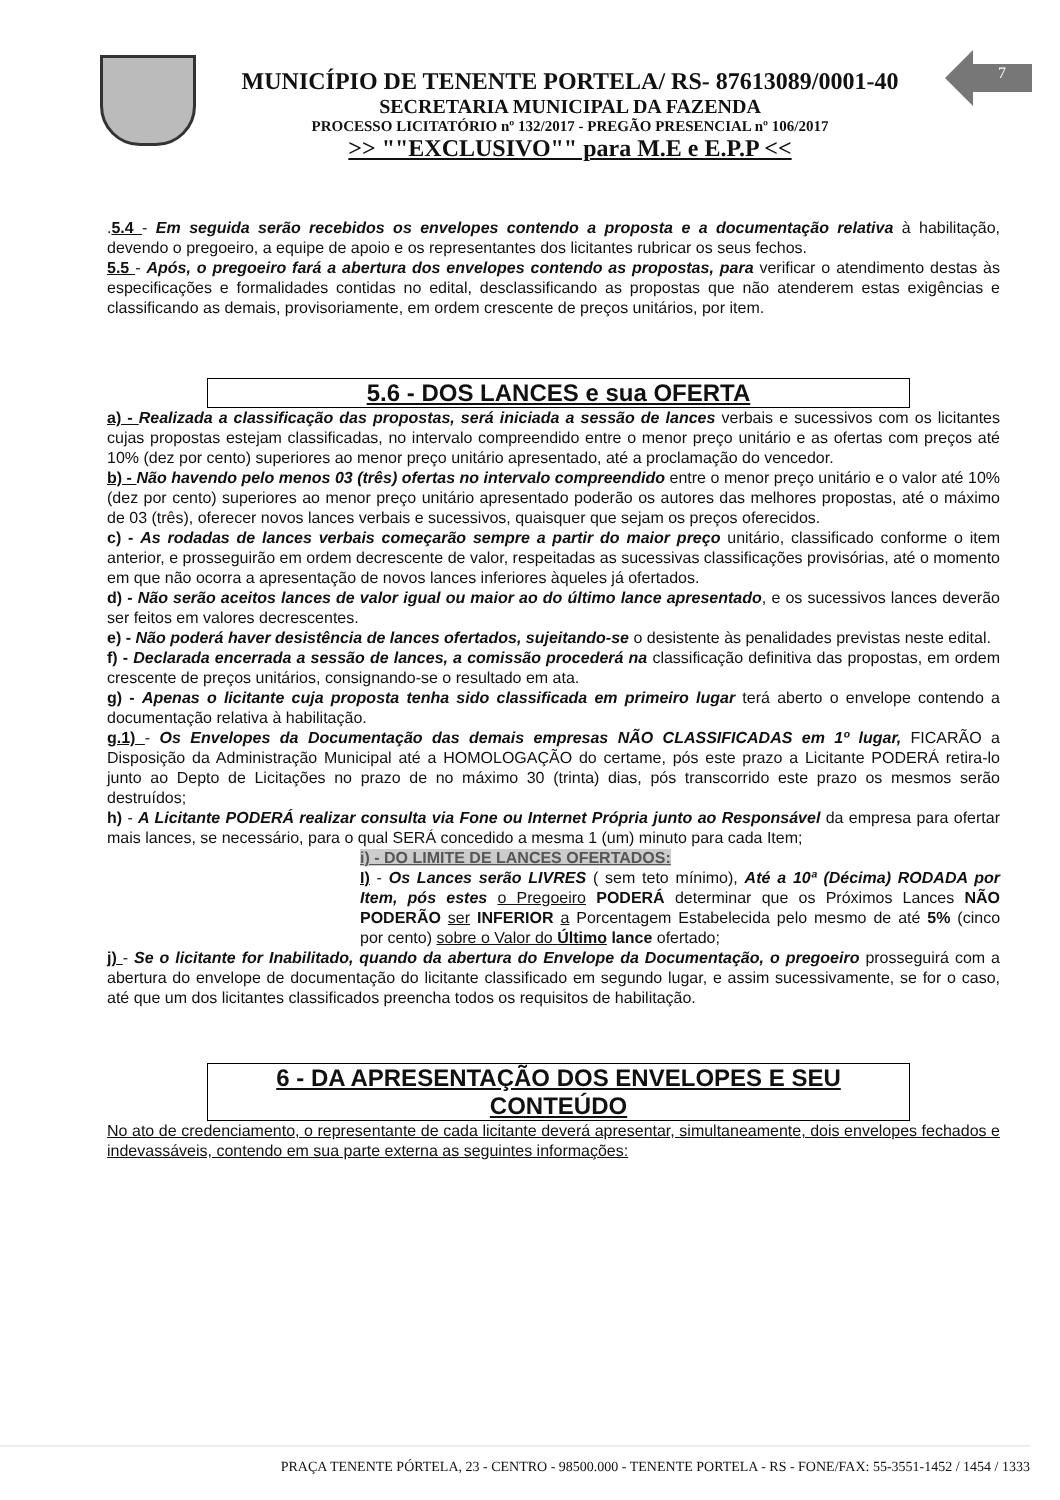MUNICÍPIO DE TENENTE PORTELA/ RS- 87613089/0001-40
SECRETARIA MUNICIPAL DA FAZENDA
PROCESSO LICITATÓRIO nº 132/2017 - PREGÃO PRESENCIAL nº 106/2017
>> ""EXCLUSIVO"" para M.E e E.P.P <<
7
.5.4 - Em seguida serão recebidos os envelopes contendo a proposta e a documentação relativa à habilitação, devendo o pregoeiro, a equipe de apoio e os representantes dos licitantes rubricar os seus fechos.
5.5 - Após, o pregoeiro fará a abertura dos envelopes contendo as propostas, para verificar o atendimento destas às especificações e formalidades contidas no edital, desclassificando as propostas que não atenderem estas exigências e classificando as demais, provisoriamente, em ordem crescente de preços unitários, por item.
5.6 - DOS LANCES e sua OFERTA
a) - Realizada a classificação das propostas, será iniciada a sessão de lances verbais e sucessivos com os licitantes cujas propostas estejam classificadas, no intervalo compreendido entre o menor preço unitário e as ofertas com preços até 10% (dez por cento) superiores ao menor preço unitário apresentado, até a proclamação do vencedor.
b) - Não havendo pelo menos 03 (três) ofertas no intervalo compreendido entre o menor preço unitário e o valor até 10% (dez por cento) superiores ao menor preço unitário apresentado poderão os autores das melhores propostas, até o máximo de 03 (três), oferecer novos lances verbais e sucessivos, quaisquer que sejam os preços oferecidos.
c) - As rodadas de lances verbais começarão sempre a partir do maior preço unitário, classificado conforme o item anterior, e prosseguirão em ordem decrescente de valor, respeitadas as sucessivas classificações provisórias, até o momento em que não ocorra a apresentação de novos lances inferiores àqueles já ofertados.
d) - Não serão aceitos lances de valor igual ou maior ao do último lance apresentado, e os sucessivos lances deverão ser feitos em valores decrescentes.
e) - Não poderá haver desistência de lances ofertados, sujeitando-se o desistente às penalidades previstas neste edital.
f) - Declarada encerrada a sessão de lances, a comissão procederá na classificação definitiva das propostas, em ordem crescente de preços unitários, consignando-se o resultado em ata.
g) - Apenas o licitante cuja proposta tenha sido classificada em primeiro lugar terá aberto o envelope contendo a documentação relativa à habilitação.
g.1) - Os Envelopes da Documentação das demais empresas NÃO CLASSIFICADAS em 1º lugar, FICARÃO a Disposição da Administração Municipal até a HOMOLOGAÇÃO do certame, pós este prazo a Licitante PODERÁ retira-lo junto ao Depto de Licitações no prazo de no máximo 30 (trinta) dias, pós transcorrido este prazo os mesmos serão destruídos;
h) - A Licitante PODERÁ realizar consulta via Fone ou Internet Própria junto ao Responsável da empresa para ofertar mais lances, se necessário, para o qual SERÁ concedido a mesma 1 (um) minuto para cada Item;
i) - DO LIMITE DE LANCES OFERTADOS:
I) - Os Lances serão LIVRES ( sem teto mínimo), Até a 10ª (Décima) RODADA por Item, pós estes o Pregoeiro PODERÁ determinar que os Próximos Lances NÃO PODERÃO ser INFERIOR a Porcentagem Estabelecida pelo mesmo de até 5% (cinco por cento) sobre o Valor do Último lance ofertado;
j) - Se o licitante for Inabilitado, quando da abertura do Envelope da Documentação, o pregoeiro prosseguirá com a abertura do envelope de documentação do licitante classificado em segundo lugar, e assim sucessivamente, se for o caso, até que um dos licitantes classificados preencha todos os requisitos de habilitação.
6 - DA APRESENTAÇÃO DOS ENVELOPES E SEU CONTEÚDO
No ato de credenciamento, o representante de cada licitante deverá apresentar, simultaneamente, dois envelopes fechados e indevassáveis, contendo em sua parte externa as seguintes informações:
PRAÇA TENENTE PÓRTELA, 23 - CENTRO - 98500.000 - TENENTE PORTELA - RS - FONE/FAX: 55-3551-1452 / 1454 / 1333